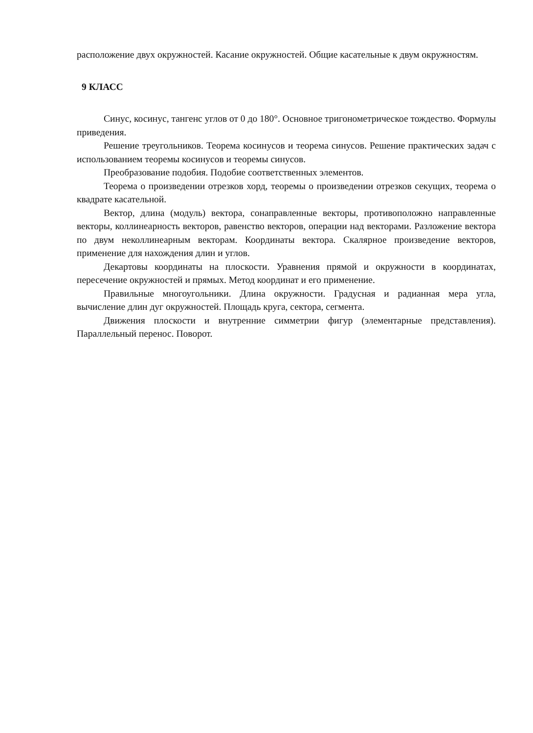расположение двух окружностей. Касание окружностей. Общие касательные к двум окружностям.
9 КЛАСС
Синус, косинус, тангенс углов от 0 до 180°. Основное тригонометрическое тождество. Формулы приведения.
Решение треугольников. Теорема косинусов и теорема синусов. Решение практических задач с использованием теоремы косинусов и теоремы синусов.
Преобразование подобия. Подобие соответственных элементов.
Теорема о произведении отрезков хорд, теоремы о произведении отрезков секущих, теорема о квадрате касательной.
Вектор, длина (модуль) вектора, сонаправленные векторы, противоположно направленные векторы, коллинеарность векторов, равенство векторов, операции над векторами. Разложение вектора по двум неколлинеарным векторам. Координаты вектора. Скалярное произведение векторов, применение для нахождения длин и углов.
Декартовы координаты на плоскости. Уравнения прямой и окружности в координатах, пересечение окружностей и прямых. Метод координат и его применение.
Правильные многоугольники. Длина окружности. Градусная и радианная мера угла, вычисление длин дуг окружностей. Площадь круга, сектора, сегмента.
Движения плоскости и внутренние симметрии фигур (элементарные представления). Параллельный перенос. Поворот.